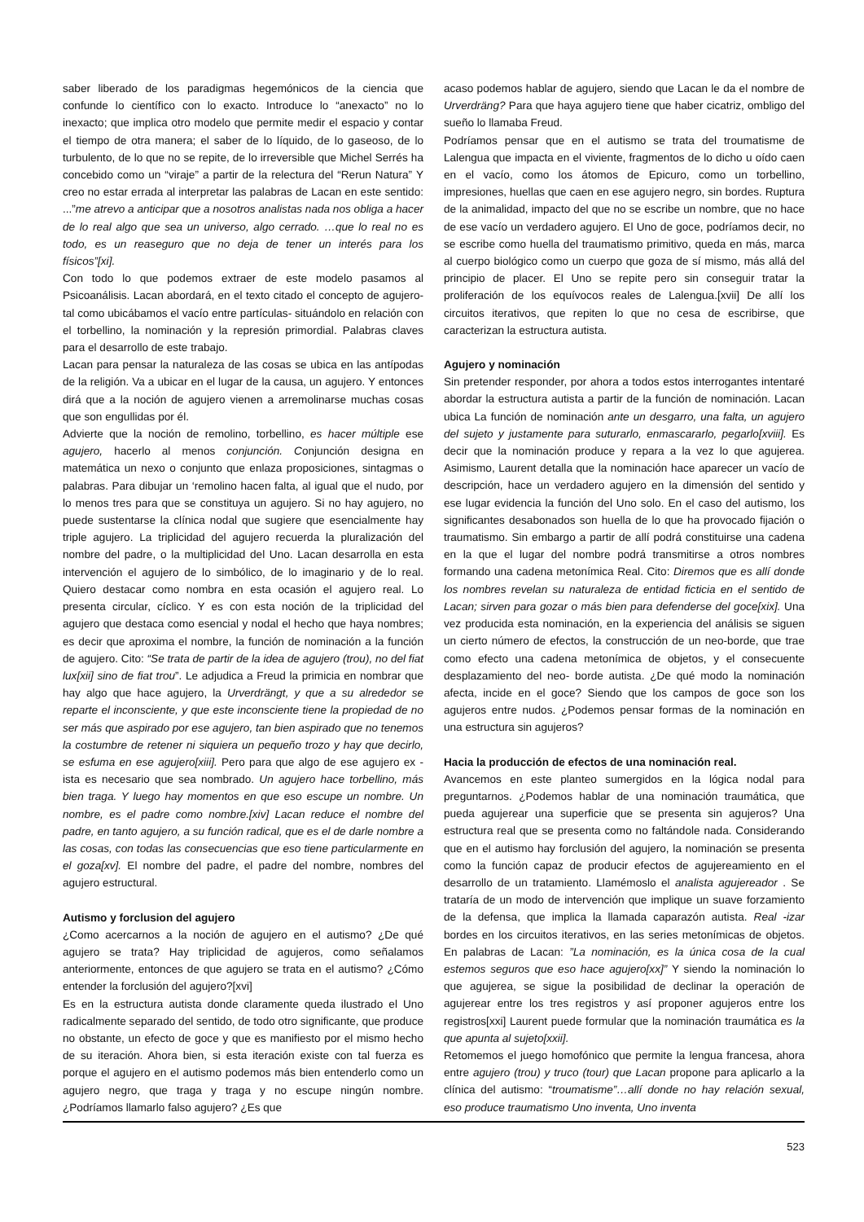saber liberado de los paradigmas hegemónicos de la ciencia que confunde lo científico con lo exacto. Introduce lo “anexacto” no lo inexacto; que implica otro modelo que permite medir el espacio y contar el tiempo de otra manera; el saber de lo líquido, de lo gaseoso, de lo turbulento, de lo que no se repite, de lo irreversible que Michel Serrés ha concebido como un “viraje” a partir de la relectura del “Rerun Natura” Y creo no estar errada al interpretar las palabras de Lacan en este sentido: ...”me atrevo a anticipar que a nosotros analistas nada nos obliga a hacer de lo real algo que sea un universo, algo cerrado. …que lo real no es todo, es un reaseguro que no deja de tener un interés para los físicos”[xi].
Con todo lo que podemos extraer de este modelo pasamos al Psicoanálisis. Lacan abordará, en el texto citado el concepto de agujero- tal como ubicábamos el vacío entre partículas- situándolo en relación con el torbellino, la nominación y la represión primordial. Palabras claves para el desarrollo de este trabajo.
Lacan para pensar la naturaleza de las cosas se ubica en las antípodas de la religión. Va a ubicar en el lugar de la causa, un agujero. Y entonces dirá que a la noción de agujero vienen a arremolinarse muchas cosas que son engullidas por él.
Advierte que la noción de remolino, torbellino, es hacer múltiple ese agujero, hacerlo al menos conjunción. Conjunción designa en matemática un nexo o conjunto que enlaza proposiciones, sintagmas o palabras. Para dibujar un ‘remolino hacen falta, al igual que el nudo, por lo menos tres para que se constituya un agujero. Si no hay agujero, no puede sustentarse la clínica nodal que sugiere que esencialmente hay triple agujero. La triplicidad del agujero recuerda la pluralización del nombre del padre, o la multiplicidad del Uno. Lacan desarrolla en esta intervención el agujero de lo simbólico, de lo imaginario y de lo real. Quiero destacar como nombra en esta ocasión el agujero real. Lo presenta circular, cíclico. Y es con esta noción de la triplicidad del agujero que destaca como esencial y nodal el hecho que haya nombres; es decir que aproxima el nombre, la función de nominación a la función de agujero. Cito: “Se trata de partir de la idea de agujero (trou), no del fiat lux[xii] sino de fiat trou”. Le adjudica a Freud la primicia en nombrar que hay algo que hace agujero, la Urverdrängt, y que a su alrededor se reparte el inconsciente, y que este inconsciente tiene la propiedad de no ser más que aspirado por ese agujero, tan bien aspirado que no tenemos la costumbre de retener ni siquiera un pequeño trozo y hay que decirlo, se esfuma en ese agujero[xiii]. Pero para que algo de ese agujero ex -ista es necesario que sea nombrado. Un agujero hace torbellino, más bien traga. Y luego hay momentos en que eso escupe un nombre. Un nombre, es el padre como nombre.[xiv] Lacan reduce el nombre del padre, en tanto agujero, a su función radical, que es el de darle nombre a las cosas, con todas las consecuencias que eso tiene particularmente en el goza[xv]. El nombre del padre, el padre del nombre, nombres del agujero estructural.
Autismo y forclusion del agujero
¿Como acercarnos a la noción de agujero en el autismo? ¿De qué agujero se trata? Hay triplicidad de agujeros, como señalamos anteriormente, entonces de que agujero se trata en el autismo? ¿Cómo entender la forclusión del agujero?[xvi]
Es en la estructura autista donde claramente queda ilustrado el Uno radicalmente separado del sentido, de todo otro significante, que produce no obstante, un efecto de goce y que es manifiesto por el mismo hecho de su iteración. Ahora bien, si esta iteración existe con tal fuerza es porque el agujero en el autismo podemos más bien entenderlo como un agujero negro, que traga y traga y no escupe ningún nombre. ¿Podríamos llamarlo falso agujero? ¿Es que
acaso podemos hablar de agujero, siendo que Lacan le da el nombre de Urverdräng? Para que haya agujero tiene que haber cicatriz, ombligo del sueño lo llamaba Freud.
Podríamos pensar que en el autismo se trata del troumatisme de Lalengua que impacta en el viviente, fragmentos de lo dicho u oído caen en el vacío, como los átomos de Epicuro, como un torbellino, impresiones, huellas que caen en ese agujero negro, sin bordes. Ruptura de la animalidad, impacto del que no se escribe un nombre, que no hace de ese vacío un verdadero agujero. El Uno de goce, podríamos decir, no se escribe como huella del traumatismo primitivo, queda en más, marca al cuerpo biológico como un cuerpo que goza de sí mismo, más allá del principio de placer. El Uno se repite pero sin conseguir tratar la proliferación de los equívocos reales de Lalengua.[xvii] De allí los circuitos iterativos, que repiten lo que no cesa de escribirse, que caracterizan la estructura autista.
Agujero y nominación
Sin pretender responder, por ahora a todos estos interrogantes intentaré abordar la estructura autista a partir de la función de nominación. Lacan ubica La función de nominación ante un desgarro, una falta, un agujero del sujeto y justamente para suturarlo, enmascararlo, pegarlo[xviii]. Es decir que la nominación produce y repara a la vez lo que agujerea. Asimismo, Laurent detalla que la nominación hace aparecer un vacío de descripción, hace un verdadero agujero en la dimensión del sentido y ese lugar evidencia la función del Uno solo. En el caso del autismo, los significantes desabonados son huella de lo que ha provocado fijación o traumatismo. Sin embargo a partir de allí podrá constituirse una cadena en la que el lugar del nombre podrá transmitirse a otros nombres formando una cadena metonímica Real. Cito: Diremos que es allí donde los nombres revelan su naturaleza de entidad ficticia en el sentido de Lacan; sirven para gozar o más bien para defenderse del goce[xix]. Una vez producida esta nominación, en la experiencia del análisis se siguen un cierto número de efectos, la construcción de un neo-borde, que trae como efecto una cadena metonímica de objetos, y el consecuente desplazamiento del neo- borde autista. ¿De qué modo la nominación afecta, incide en el goce? Siendo que los campos de goce son los agujeros entre nudos. ¿Podemos pensar formas de la nominación en una estructura sin agujeros?
Hacia la producción de efectos de una nominación real.
Avancemos en este planteo sumergidos en la lógica nodal para preguntarnos. ¿Podemos hablar de una nominación traumática, que pueda agujerear una superficie que se presenta sin agujeros? Una estructura real que se presenta como no faltándole nada. Considerando que en el autismo hay forclusión del agujero, la nominación se presenta como la función capaz de producir efectos de agujereamiento en el desarrollo de un tratamiento. Llamémoslo el analista agujereador . Se trataría de un modo de intervención que implique un suave forzamiento de la defensa, que implica la llamada caparazón autista. Real -izar bordes en los circuitos iterativos, en las series metonímicas de objetos. En palabras de Lacan: ”La nominación, es la única cosa de la cual estemos seguros que eso hace agujero[xx]” Y siendo la nominación lo que agujerea, se sigue la posibilidad de declinar la operación de agujerear entre los tres registros y así proponer agujeros entre los registros[xxi] Laurent puede formular que la nominación traumática es la que apunta al sujeto[xxii].
Retomemos el juego homofónico que permite la lengua francesa, ahora entre agujero (trou) y truco (tour) que Lacan propone para aplicarlo a la clínica del autismo: “troumatisme”…allí donde no hay relación sexual, eso produce traumatismo Uno inventa, Uno inventa
523